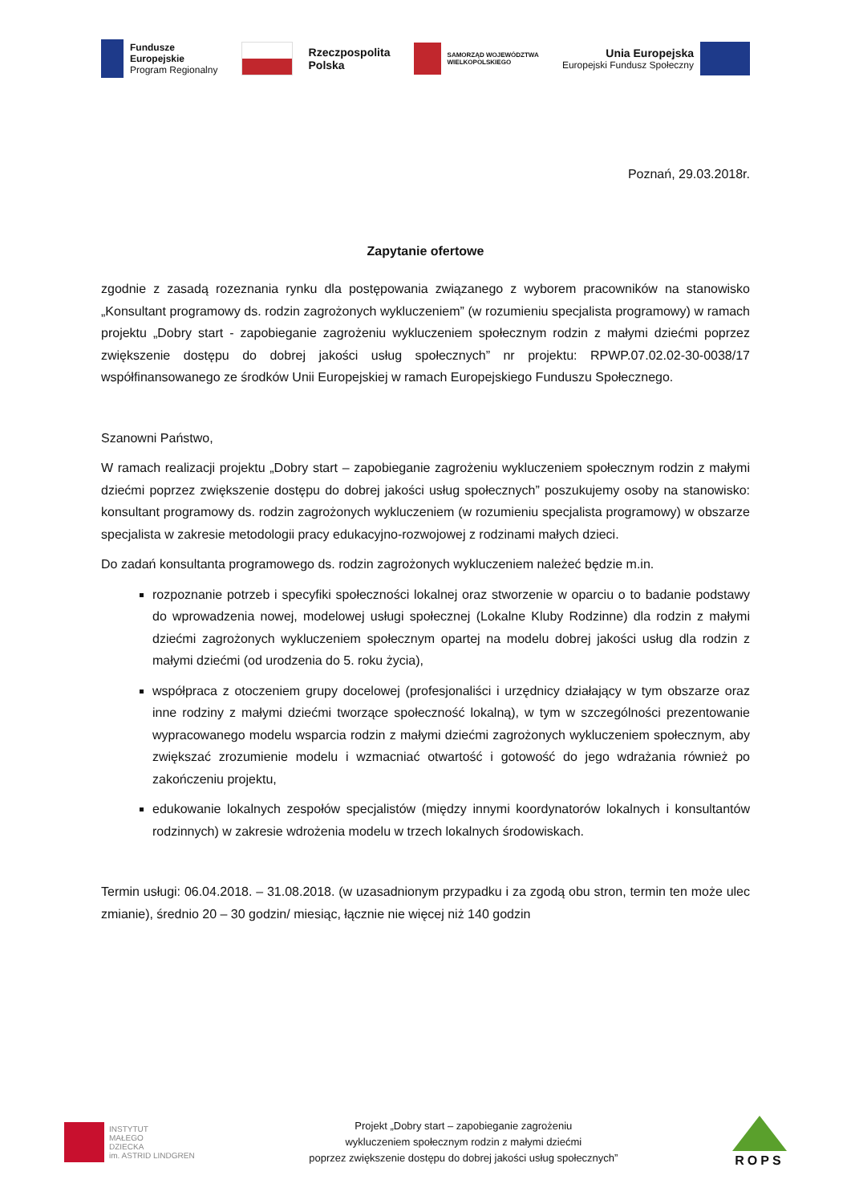Fundusze
Europejskie
Program Regionalny
Rzeczpospolita
Polska
SAMORZĄD WOJEWÓDZTWA
WIELKOPOLSKIEGO
Unia Europejska
Europejski Fundusz Społeczny
Poznań, 29.03.2018r.
Zapytanie ofertowe
zgodnie z zasadą rozeznania rynku dla postępowania związanego z wyborem pracowników na stanowisko „Konsultant programowy ds. rodzin zagrożonych wykluczeniem” (w rozumieniu specjalista programowy) w ramach projektu „Dobry start - zapobieganie zagrożeniu wykluczeniem społecznym rodzin z małymi dziećmi poprzez zwiększenie dostępu do dobrej jakości usług społecznych” nr projektu: RPWP.07.02.02-30-0038/17 współfinansowanego ze środków Unii Europejskiej w ramach Europejskiego Funduszu Społecznego.
Szanowni Państwo,
W ramach realizacji projektu „Dobry start – zapobieganie zagrożeniu wykluczeniem społecznym rodzin z małymi dziećmi poprzez zwiększenie dostępu do dobrej jakości usług społecznych” poszukujemy osoby na stanowisko: konsultant programowy ds. rodzin zagrożonych wykluczeniem (w rozumieniu specjalista programowy) w obszarze specjalista w zakresie metodologii pracy edukacyjno-rozwojowej z rodzinami małych dzieci.
Do zadań konsultanta programowego ds. rodzin zagrożonych wykluczeniem należeć będzie m.in.
rozpoznanie potrzeb i specyfiki społeczności lokalnej oraz stworzenie w oparciu o to badanie podstawy do wprowadzenia nowej, modelowej usługi społecznej (Lokalne Kluby Rodzinne) dla rodzin z małymi dziećmi zagrożonych wykluczeniem społecznym opartej na modelu dobrej jakości usług dla rodzin z małymi dziećmi (od urodzenia do 5. roku życia),
współpraca z otoczeniem grupy docelowej (profesjonaliści i urzędnicy działający w tym obszarze oraz inne rodziny z małymi dziećmi tworzące społeczność lokalną), w tym w szczególności prezentowanie wypracowanego modelu wsparcia rodzin z małymi dziećmi zagrożonych wykluczeniem społecznym, aby zwiększać zrozumienie modelu i wzmacniać otwartość i gotowość do jego wdrażania również po zakończeniu projektu,
edukowanie lokalnych zespołów specjalistów (między innymi koordynatorów lokalnych i konsultantów rodzinnych) w zakresie wdrożenia modelu w trzech lokalnych środowiskach.
Termin usługi: 06.04.2018. – 31.08.2018. (w uzasadnionym przypadku i za zgodą obu stron, termin ten może ulec zmianie), średnio 20 – 30 godzin/ miesiąc, łącznie nie więcej niż 140 godzin
INSTYTUT
MAŁEGO
DZIECKA
im. ASTRID LINDGREN
Projekt „Dobry start – zapobieganie zagrożeniu
wykluczeniem społecznym rodzin z małymi dziećmi
poprzez zwiększenie dostępu do dobrej jakości usług społecznych”
ROPS